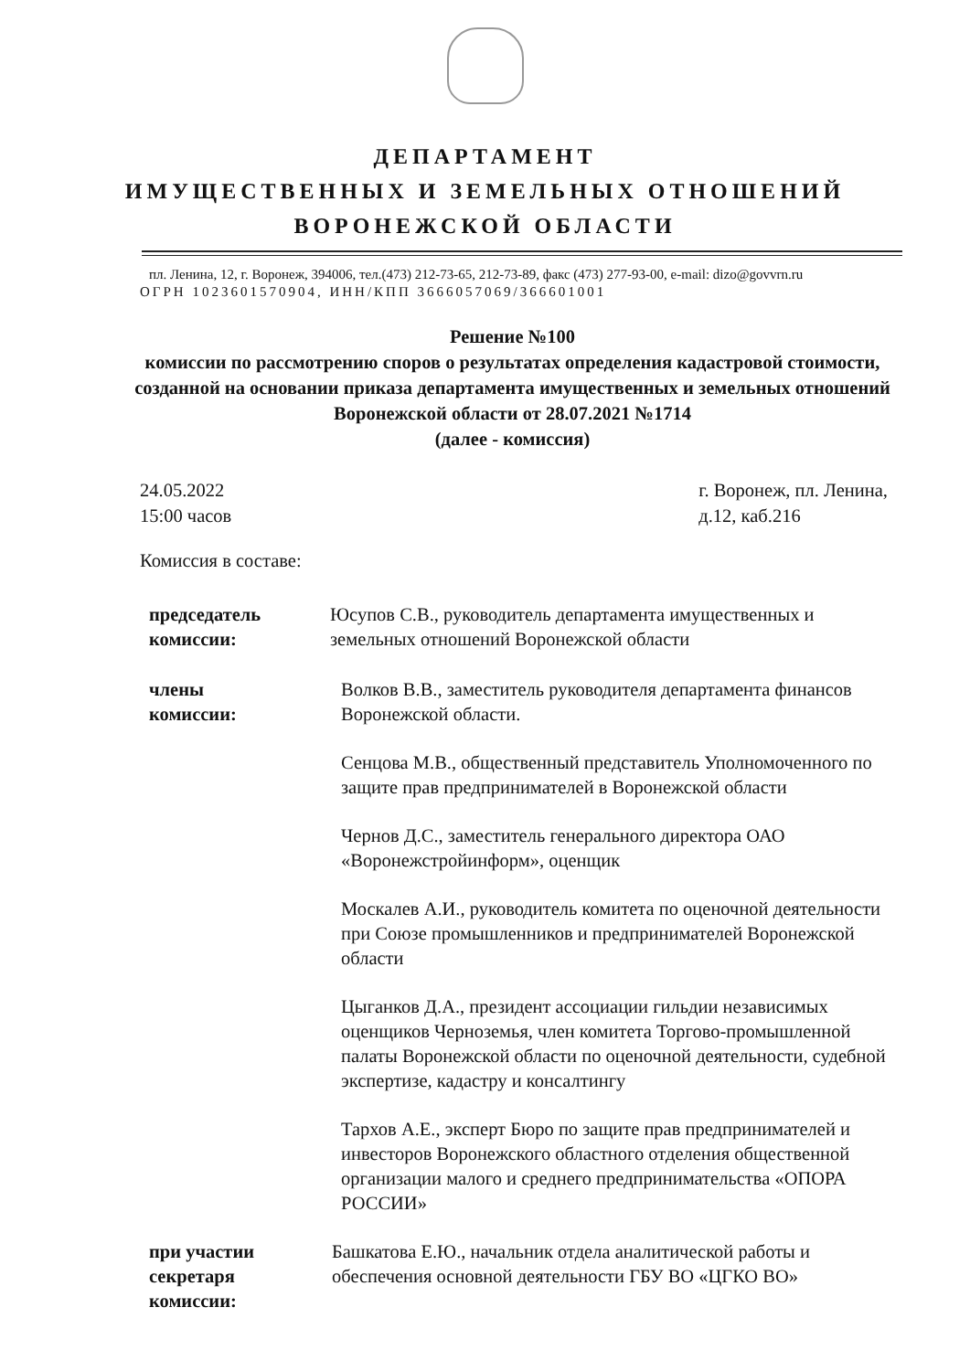ДЕПАРТАМЕНТ
ИМУЩЕСТВЕННЫХ И ЗЕМЕЛЬНЫХ ОТНОШЕНИЙ
ВОРОНЕЖСКОЙ ОБЛАСТИ
пл. Ленина, 12, г. Воронеж, 394006, тел.(473) 212-73-65, 212-73-89, факс (473) 277-93-00, e-mail: dizo@govvrn.ru
ОГРН 1023601570904, ИНН/КПП 3666057069/366601001
Решение №100
комиссии по рассмотрению споров о результатах определения кадастровой стоимости, созданной на основании приказа департамента имущественных и земельных отношений Воронежской области от 28.07.2021 №1714
(далее - комиссия)
24.05.2022
15:00 часов
г. Воронеж, пл. Ленина,
д.12, каб.216
Комиссия в составе:
председатель
комиссии:
Юсупов С.В., руководитель департамента имущественных и земельных отношений Воронежской области
члены
комиссии:
Волков В.В., заместитель руководителя департамента финансов Воронежской области.
Сенцова М.В., общественный представитель Уполномоченного по защите прав предпринимателей в Воронежской области
Чернов Д.С., заместитель генерального директора ОАО «Воронежстройинформ», оценщик
Москалев А.И., руководитель комитета по оценочной деятельности при Союзе промышленников и предпринимателей Воронежской области
Цыганков Д.А., президент ассоциации гильдии независимых оценщиков Черноземья, член комитета Торгово-промышленной палаты Воронежской области по оценочной деятельности, судебной экспертизе, кадастру и консалтингу
Тархов А.Е., эксперт Бюро по защите прав предпринимателей и инвесторов Воронежского областного отделения общественной организации малого и среднего предпринимательства «ОПОРА РОССИИ»
при участии
секретаря
комиссии:
Башкатова Е.Ю., начальник отдела аналитической работы и обеспечения основной деятельности ГБУ ВО «ЦГКО ВО»